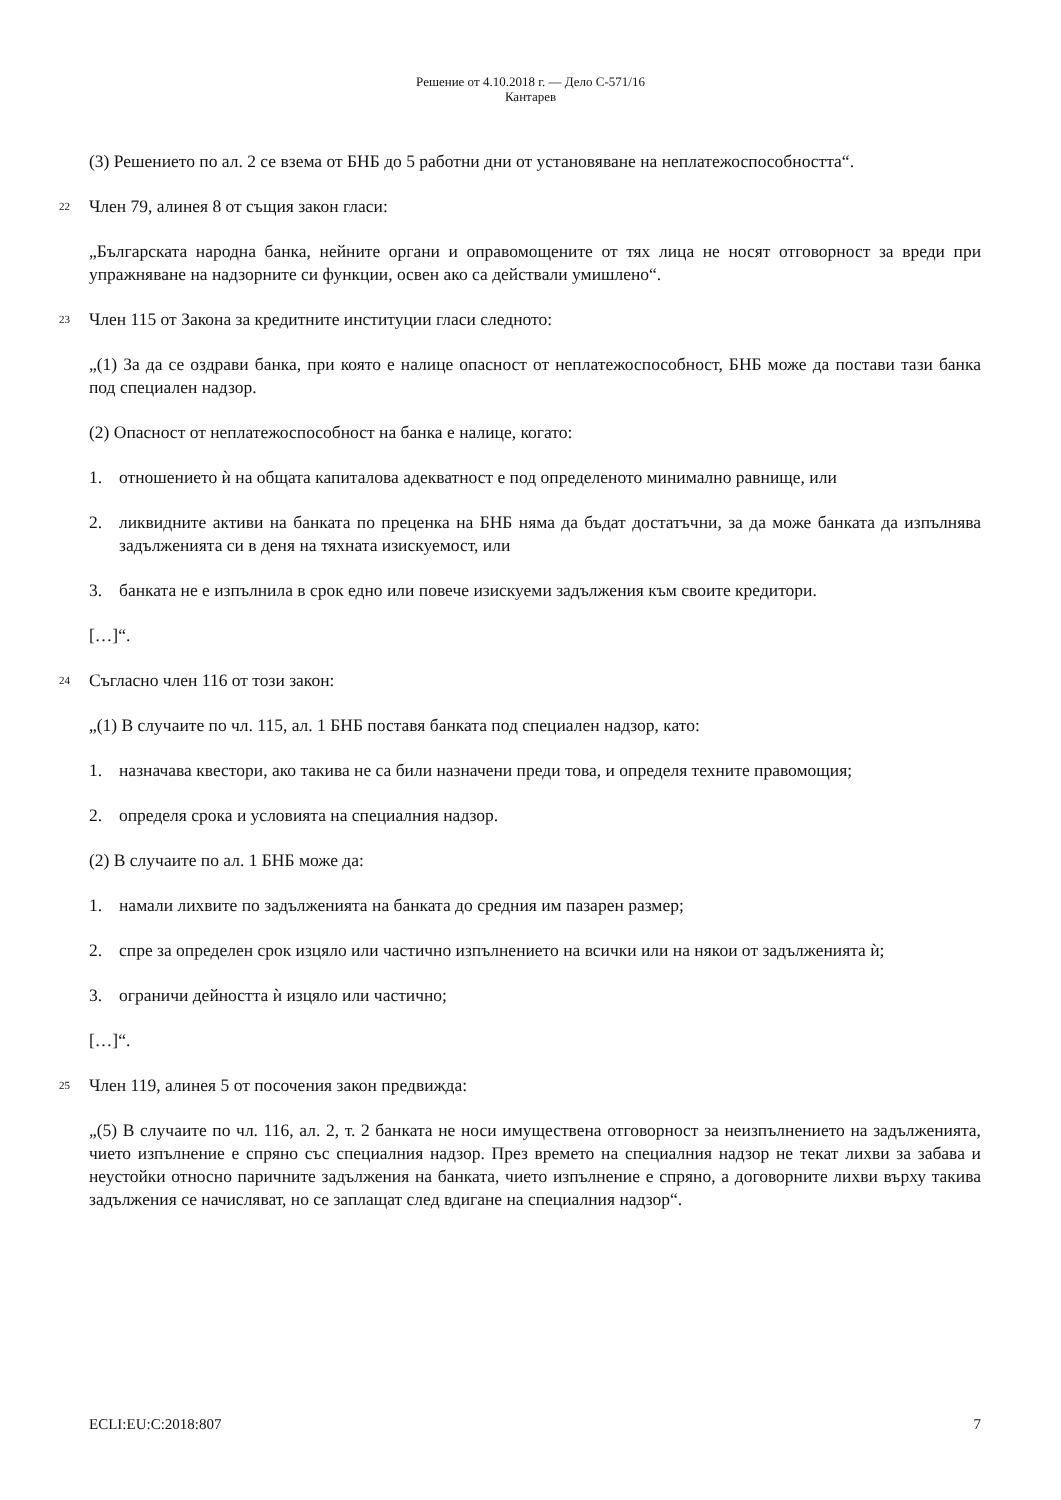Решение от 4.10.2018 г. — Дело C-571/16
Кантарев
(3) Решението по ал. 2 се взема от БНБ до 5 работни дни от установяване на неплатежоспособността“.
22 Член 79, алинея 8 от същия закон гласи:
„Българската народна банка, нейните органи и оправомощените от тях лица не носят отговорност за вреди при упражняване на надзорните си функции, освен ако са действали умишлено“.
23 Член 115 от Закона за кредитните институции гласи следното:
„(1) За да се оздрави банка, при която е налице опасност от неплатежоспособност, БНБ може да постави тази банка под специален надзор.
(2) Опасност от неплатежоспособност на банка е налице, когато:
1. отношението ѝ на общата капиталова адекватност е под определеното минимално равнище, или
2. ликвидните активи на банката по преценка на БНБ няма да бъдат достатъчни, за да може банката да изпълнява задълженията си в деня на тяхната изискуемост, или
3. банката не е изпълнила в срок едно или повече изискуеми задължения към своите кредитори.
[…]“.
24 Съгласно член 116 от този закон:
„(1) В случаите по чл. 115, ал. 1 БНБ поставя банката под специален надзор, като:
1. назначава квестори, ако такива не са били назначени преди това, и определя техните правомощия;
2. определя срока и условията на специалния надзор.
(2) В случаите по ал. 1 БНБ може да:
1. намали лихвите по задълженията на банката до средния им пазарен размер;
2. спре за определен срок изцяло или частично изпълнението на всички или на някои от задълженията ѝ;
3. ограничи дейността ѝ изцяло или частично;
[…]“.
25 Член 119, алинея 5 от посочения закон предвижда:
„(5) В случаите по чл. 116, ал. 2, т. 2 банката не носи имуществена отговорност за неизпълнението на задълженията, чието изпълнение е спряно със специалния надзор. През времето на специалния надзор не текат лихви за забава и неустойки относно паричните задължения на банката, чието изпълнение е спряно, а договорните лихви върху такива задължения се начисляват, но се заплащат след вдигане на специалния надзор“.
ECLI:EU:C:2018:807 7